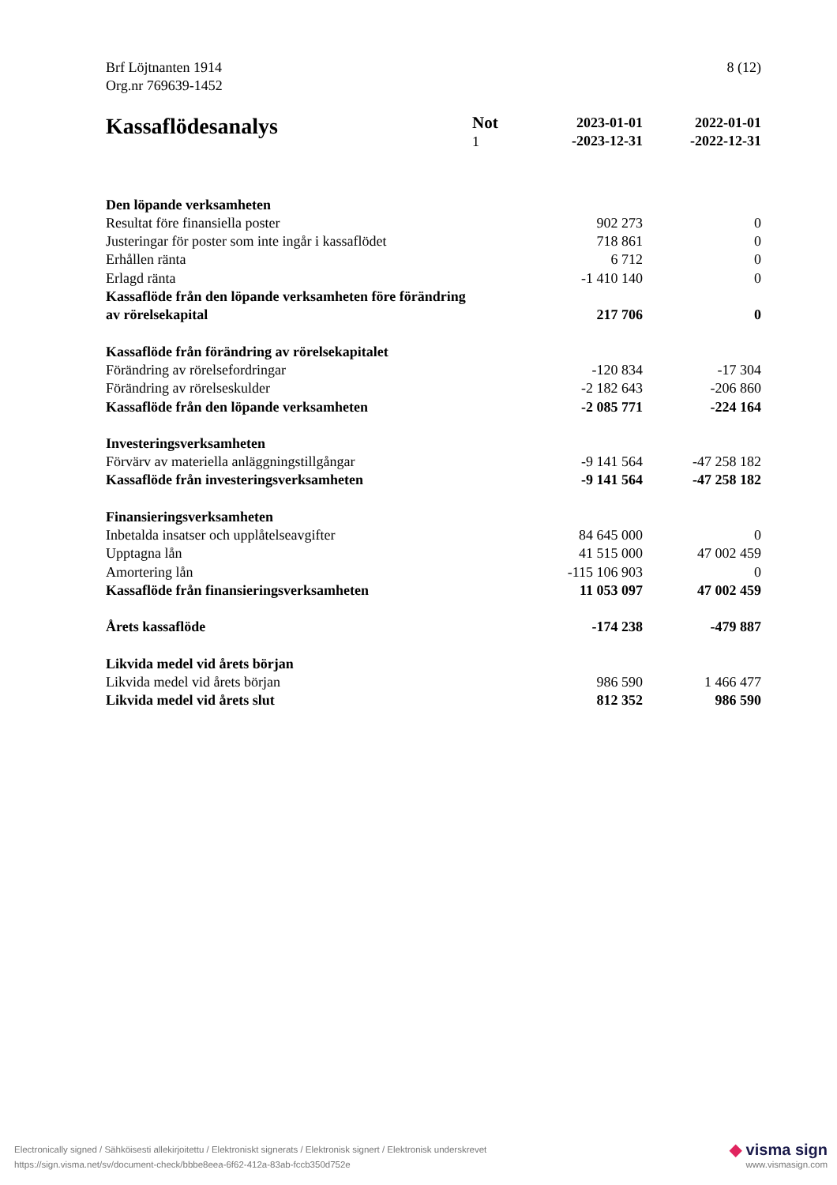Brf Löjtnanten 1914
Org.nr 769639-1452
8 (12)
| Kassaflödesanalys | Not 1 | 2023-01-01 -2023-12-31 | 2022-01-01 -2022-12-31 |
| --- | --- | --- | --- |
| Den löpande verksamheten | | | |
| Resultat före finansiella poster | | 902 273 | 0 |
| Justeringar för poster som inte ingår i kassaflödet | | 718 861 | 0 |
| Erhållen ränta | | 6 712 | 0 |
| Erlagd ränta | | -1 410 140 | 0 |
| Kassaflöde från den löpande verksamheten före förändring av rörelsekapital | | 217 706 | 0 |
| Kassaflöde från förändring av rörelsekapitalet | | | |
| Förändring av rörelsefordringar | | -120 834 | -17 304 |
| Förändring av rörelseskulder | | -2 182 643 | -206 860 |
| Kassaflöde från den löpande verksamheten | | -2 085 771 | -224 164 |
| Investeringsverksamheten | | | |
| Förvärv av materiella anläggningstillgångar | | -9 141 564 | -47 258 182 |
| Kassaflöde från investeringsverksamheten | | -9 141 564 | -47 258 182 |
| Finansieringsverksamheten | | | |
| Inbetalda insatser och upplåtelseavgifter | | 84 645 000 | 0 |
| Upptagna lån | | 41 515 000 | 47 002 459 |
| Amortering lån | | -115 106 903 | 0 |
| Kassaflöde från finansieringsverksamheten | | 11 053 097 | 47 002 459 |
| Årets kassaflöde | | -174 238 | -479 887 |
| Likvida medel vid årets början | | | |
| Likvida medel vid årets början | | 986 590 | 1 466 477 |
| Likvida medel vid årets slut | | 812 352 | 986 590 |
Electronically signed / Sähköisesti allekirjoitettu / Elektroniskt signerats / Elektronisk signert / Elektronisk underskrevet
https://sign.visma.net/sv/document-check/bbbe8eea-6f62-412a-83ab-fccb350d752e
◆ visma sign
www.vismasign.com